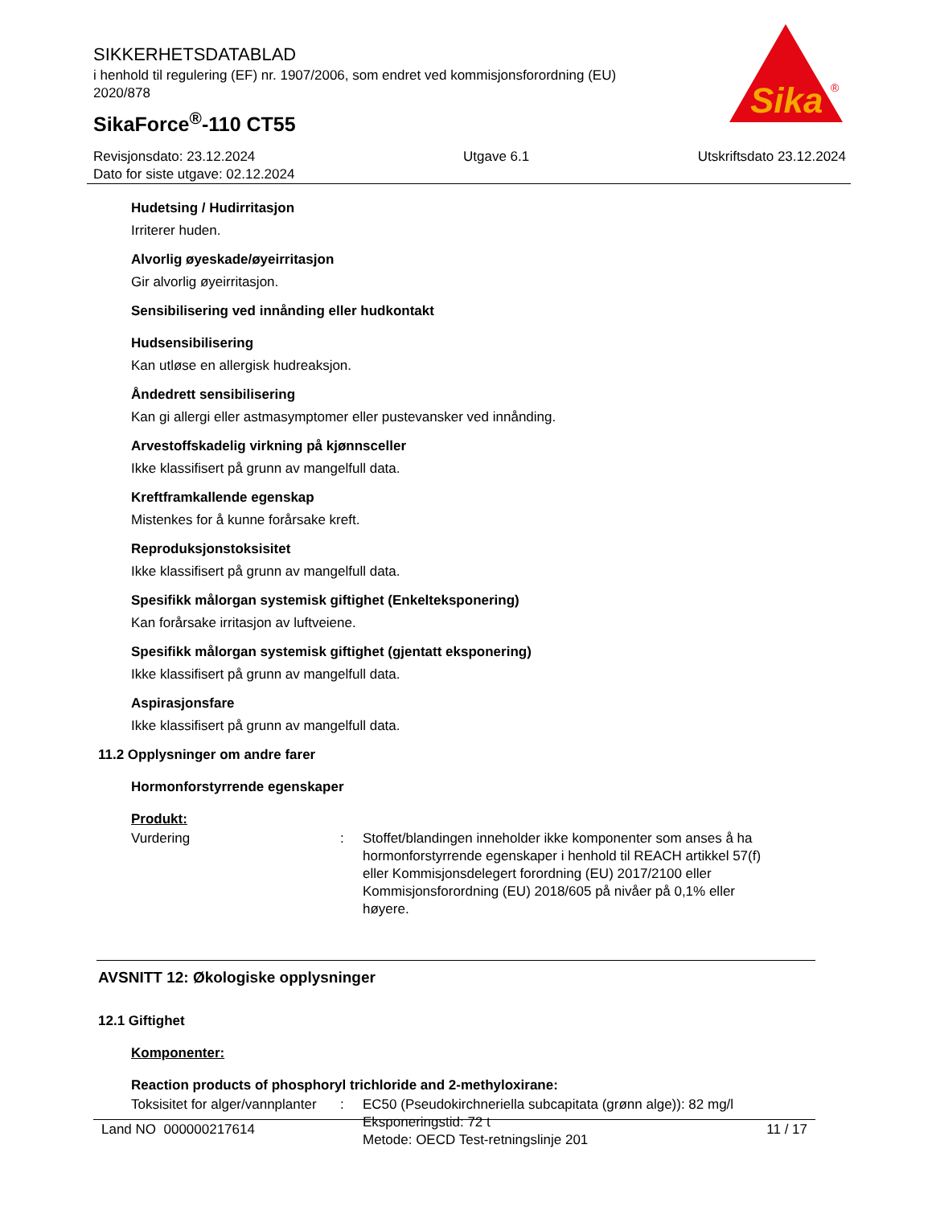SIKKERHETSDATABLAD
i henhold til regulering (EF) nr. 1907/2006, som endret ved kommisjonsforordning (EU) 2020/878
SikaForce<sup>®</sup>-110 CT55
Sika
®
Revisjonsdato: 23.12.2024
Dato for siste utgave: 02.12.2024
Utgave 6.1 Utskriftsdato 23.12.2024
Hudetsing / Hudirritasjon
Irriterer huden.
Alvorlig øyeskade/øyeirritasjon
Gir alvorlig øyeirritasjon.
Sensibilisering ved innånding eller hudkontakt
Hudsensibilisering
Kan utløse en allergisk hudreaksjon.
Åndedrett sensibilisering
Kan gi allergi eller astmasymptomer eller pustevansker ved innånding.
Arvestoffskadelig virkning på kjønnsceller
Ikke klassifisert på grunn av mangelfull data.
Kreftframkallende egenskap
Mistenkes for å kunne forårsake kreft.
Reproduksjonstoksisitet
Ikke klassifisert på grunn av mangelfull data.
Spesifikk målorgan systemisk giftighet (Enkelteksponering)
Kan forårsake irritasjon av luftveiene.
Spesifikk målorgan systemisk giftighet (gjentatt eksponering)
Ikke klassifisert på grunn av mangelfull data.
Aspirasjonsfare
Ikke klassifisert på grunn av mangelfull data.
11.2 Opplysninger om andre farer
Hormonforstyrrende egenskaper
Produkt:
Vurdering : Stoffet/blandingen inneholder ikke komponenter som anses å ha hormonforstyrrende egenskaper i henhold til REACH artikkel 57(f) eller Kommisjonsdelegert forordning (EU) 2017/2100 eller Kommisjonsforordning (EU) 2018/605 på nivåer på 0,1% eller høyere.
AVSNITT 12: Økologiske opplysninger
12.1 Giftighet
Komponenter:
Reaction products of phosphoryl trichloride and 2-methyloxirane:
Toksisitet for alger/vannplanter
: EC50 (Pseudokirchneriella subcapitata (grønn alge)): 82 mg/l
Eksponeringstid: 72 t
Metode: OECD Test-retningslinje 201
Land NO 000000217614 11 / 17